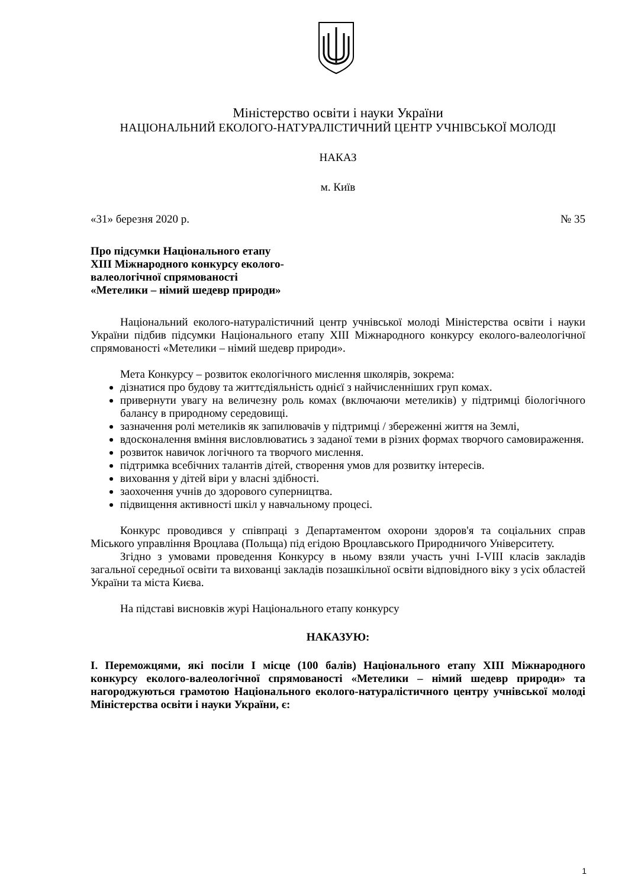Міністерство освіти і науки України
НАЦІОНАЛЬНИЙ ЕКОЛОГО-НАТУРАЛІСТИЧНИЙ ЦЕНТР УЧНІВСЬКОЇ МОЛОДІ
НАКАЗ
м. Київ
«31» березня 2020 р. № 35
Про підсумки Національного етапу
XIII Міжнародного конкурсу еколого-
валеологічної спрямованості
«Метелики – німий шедевр природи»
Національний еколого-натуралістичний центр учнівської молоді Міністерства освіти і науки України підбив підсумки Національного етапу XIII Міжнародного конкурсу еколого-валеологічної спрямованості «Метелики – німий шедевр природи».
Мета Конкурсу – розвиток екологічного мислення школярів, зокрема:
дізнатися про будову та життєдіяльність однієї з найчисленніших груп комах.
привернути увагу на величезну роль комах (включаючи метеликів) у підтримці біологічного балансу в природному середовищі.
зазначення ролі метеликів як запилювачів у підтримці / збереженні життя на Землі,
вдосконалення вміння висловлюватись з заданої теми в різних формах творчого самовираження.
розвиток навичок логічного та творчого мислення.
підтримка всебічних талантів дітей, створення умов для розвитку інтересів.
виховання у дітей віри у власні здібності.
заохочення учнів до здорового суперництва.
підвищення активності шкіл у навчальному процесі.
Конкурс проводився у співпраці з Департаментом охорони здоров'я та соціальних справ Міського управління Вроцлава (Польща) під егідою Вроцлавського Природничого Університету.
Згідно з умовами проведення Конкурсу в ньому взяли участь учні I-VIII класів закладів загальної середньої освіти та вихованці закладів позашкільної освіти відповідного віку з усіх областей України та міста Києва.
На підставі висновків журі Національного етапу конкурсу
НАКАЗУЮ:
I. Переможцями, які посіли I місце (100 балів) Національного етапу XIII Міжнародного конкурсу еколого-валеологічної спрямованості «Метелики – німий шедевр природи» та нагороджуються грамотою Національного еколого-натуралістичного центру учнівської молоді Міністерства освіти і науки України, є:
1